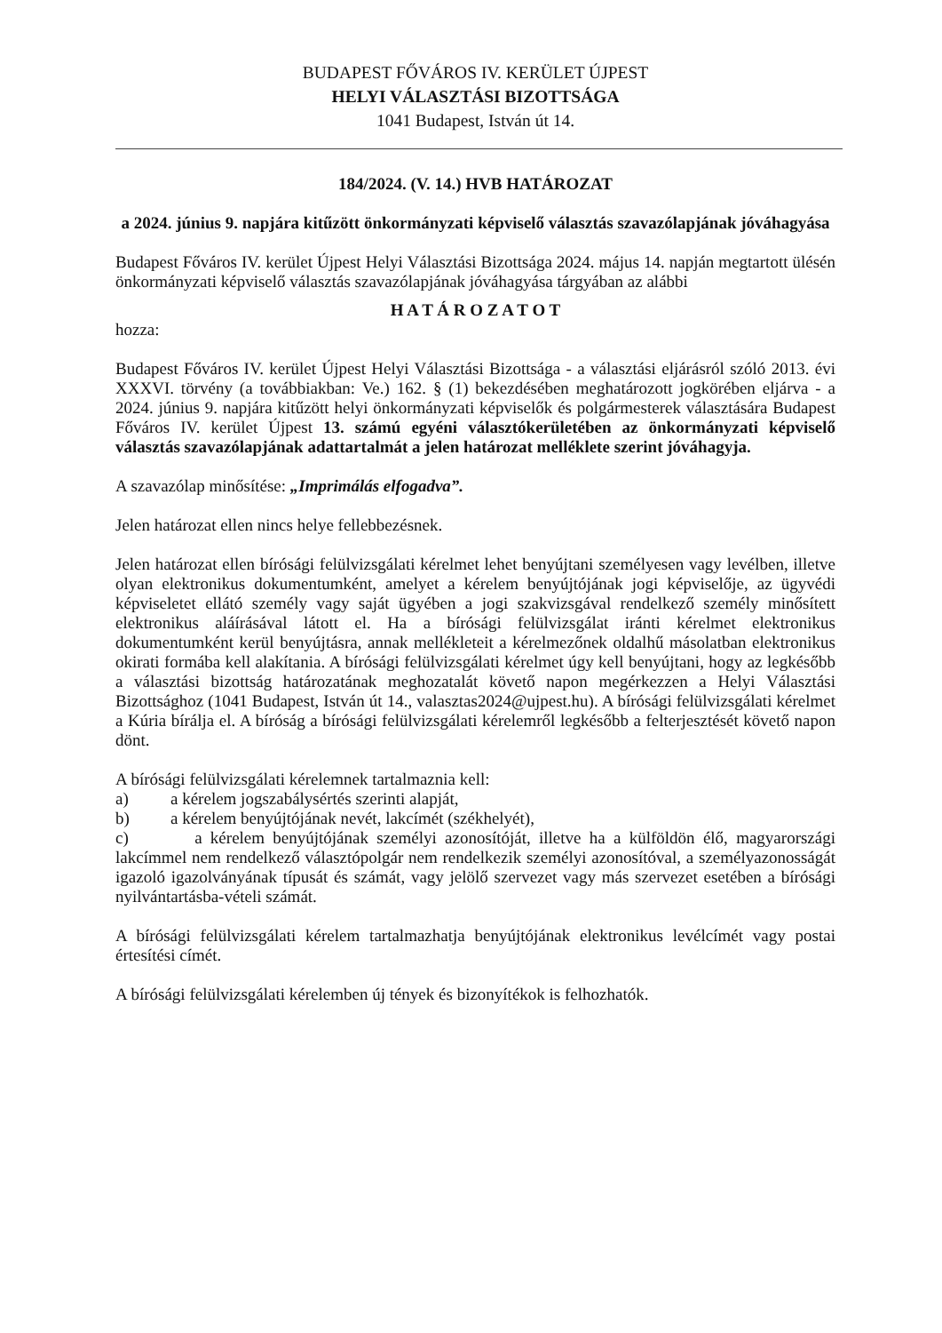BUDAPEST FŐVÁROS IV. KERÜLET ÚJPEST
HELYI VÁLASZTÁSI BIZOTTSÁGA
1041 Budapest, István út 14.
184/2024. (V. 14.) HVB HATÁROZAT
a 2024. június 9. napjára kitűzött önkormányzati képviselő választás szavazólapjának jóváhagyása
Budapest Főváros IV. kerület Újpest Helyi Választási Bizottsága 2024. május 14. napján megtartott ülésén önkormányzati képviselő választás szavazólapjának jóváhagyása tárgyában az alábbi
H A T Á R O Z A T O T
hozza:
Budapest Főváros IV. kerület Újpest Helyi Választási Bizottsága - a választási eljárásról szóló 2013. évi XXXVI. törvény (a továbbiakban: Ve.) 162. § (1) bekezdésében meghatározott jogkörében eljárva - a 2024. június 9. napjára kitűzött helyi önkormányzati képviselők és polgármesterek választására Budapest Főváros IV. kerület Újpest 13. számú egyéni választókerületében az önkormányzati képviselő választás szavazólapjának adattartalmát a jelen határozat melléklete szerint jóváhagyja.
A szavazólap minősítése: „Imprimálás elfogadva”.
Jelen határozat ellen nincs helye fellebbezésnek.
Jelen határozat ellen bírósági felülvizsgálati kérelmet lehet benyújtani személyesen vagy levélben, illetve olyan elektronikus dokumentumként, amelyet a kérelem benyújtójának jogi képviselője, az ügyvédi képviseletet ellátó személy vagy saját ügyében a jogi szakvizsgával rendelkező személy minősített elektronikus aláírásával látott el. Ha a bírósági felülvizsgálat iránti kérelmet elektronikus dokumentumként kerül benyújtásra, annak mellékleteit a kérelmezőnek oldalhű másolatban elektronikus okirati formába kell alakítania. A bírósági felülvizsgálati kérelmet úgy kell benyújtani, hogy az legkésőbb a választási bizottság határozatának meghozatalát követő napon megérkezzen a Helyi Választási Bizottsághoz (1041 Budapest, István út 14., valasztas2024@ujpest.hu). A bírósági felülvizsgálati kérelmet a Kúria bírálja el. A bíróság a bírósági felülvizsgálati kérelemről legkésőbb a felterjesztését követő napon dönt.
A bírósági felülvizsgálati kérelemnek tartalmaznia kell:
a) a kérelem jogszabálysértés szerinti alapját,
b) a kérelem benyújtójának nevét, lakcímét (székhelyét),
c) a kérelem benyújtójának személyi azonosítóját, illetve ha a külföldön élő, magyarországi lakcímmel nem rendelkező választópolgár nem rendelkezik személyi azonosítóval, a személyazonosságát igazoló igazolványának típusát és számát, vagy jelölő szervezet vagy más szervezet esetében a bírósági nyilvántartásba-vételi számát.
A bírósági felülvizsgálati kérelem tartalmazhatja benyújtójának elektronikus levélcímét vagy postai értesítési címét.
A bírósági felülvizsgálati kérelemben új tények és bizonyítékok is felhozhatók.